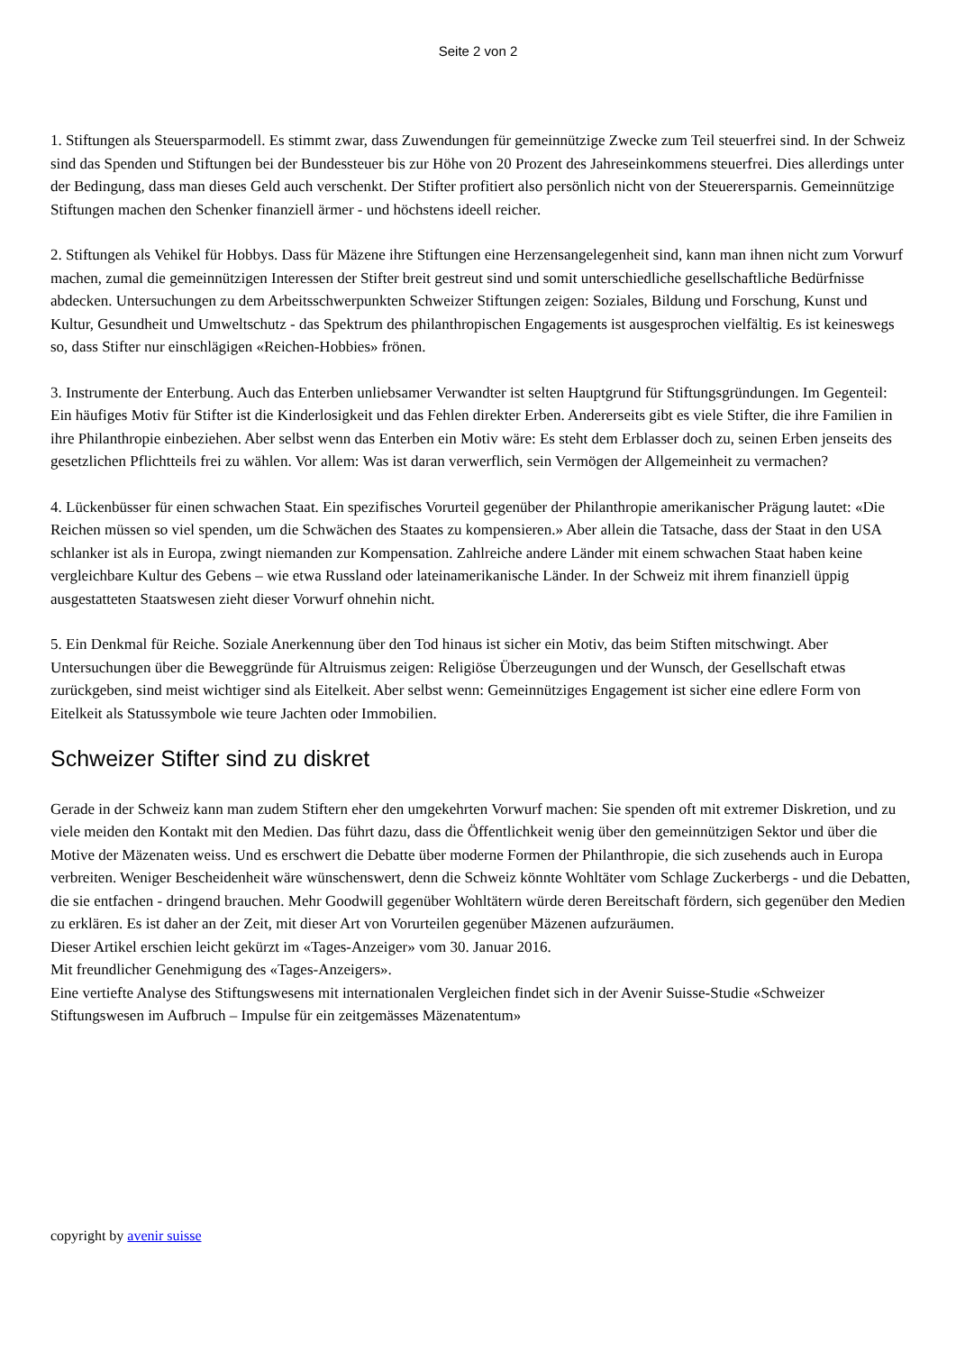Seite 2 von 2
1. Stiftungen als Steuersparmodell. Es stimmt zwar, dass Zuwendungen für gemeinnützige Zwecke zum Teil steuerfrei sind. In der Schweiz sind das Spenden und Stiftungen bei der Bundessteuer bis zur Höhe von 20 Prozent des Jahreseinkommens steuerfrei. Dies allerdings unter der Bedingung, dass man dieses Geld auch verschenkt. Der Stifter profitiert also persönlich nicht von der Steuerersparnis. Gemeinnützige Stiftungen machen den Schenker finanziell ärmer - und höchstens ideell reicher.
2. Stiftungen als Vehikel für Hobbys. Dass für Mäzene ihre Stiftungen eine Herzensangelegenheit sind, kann man ihnen nicht zum Vorwurf machen, zumal die gemeinnützigen Interessen der Stifter breit gestreut sind und somit unterschiedliche gesellschaftliche Bedürfnisse abdecken. Untersuchungen zu dem Arbeitsschwerpunkten Schweizer Stiftungen zeigen: Soziales, Bildung und Forschung, Kunst und Kultur, Gesundheit und Umweltschutz - das Spektrum des philanthropischen Engagements ist ausgesprochen vielfältig. Es ist keineswegs so, dass Stifter nur einschlägigen «Reichen-Hobbies» frönen.
3. Instrumente der Enterbung. Auch das Enterben unliebsamer Verwandter ist selten Hauptgrund für Stiftungsgründungen. Im Gegenteil: Ein häufiges Motiv für Stifter ist die Kinderlosigkeit und das Fehlen direkter Erben. Andererseits gibt es viele Stifter, die ihre Familien in ihre Philanthropie einbeziehen. Aber selbst wenn das Enterben ein Motiv wäre: Es steht dem Erblasser doch zu, seinen Erben jenseits des gesetzlichen Pflichtteils frei zu wählen. Vor allem: Was ist daran verwerflich, sein Vermögen der Allgemeinheit zu vermachen?
4. Lückenbüsser für einen schwachen Staat. Ein spezifisches Vorurteil gegenüber der Philanthropie amerikanischer Prägung lautet: «Die Reichen müssen so viel spenden, um die Schwächen des Staates zu kompensieren.» Aber allein die Tatsache, dass der Staat in den USA schlanker ist als in Europa, zwingt niemanden zur Kompensation. Zahlreiche andere Länder mit einem schwachen Staat haben keine vergleichbare Kultur des Gebens – wie etwa Russland oder lateinamerikanische Länder. In der Schweiz mit ihrem finanziell üppig ausgestatteten Staatswesen zieht dieser Vorwurf ohnehin nicht.
5. Ein Denkmal für Reiche. Soziale Anerkennung über den Tod hinaus ist sicher ein Motiv, das beim Stiften mitschwingt. Aber Untersuchungen über die Beweggründe für Altruismus zeigen: Religiöse Überzeugungen und der Wunsch, der Gesellschaft etwas zurückgeben, sind meist wichtiger sind als Eitelkeit. Aber selbst wenn: Gemeinnütziges Engagement ist sicher eine edlere Form von Eitelkeit als Statussymbole wie teure Jachten oder Immobilien.
Schweizer Stifter sind zu diskret
Gerade in der Schweiz kann man zudem Stiftern eher den umgekehrten Vorwurf machen: Sie spenden oft mit extremer Diskretion, und zu viele meiden den Kontakt mit den Medien. Das führt dazu, dass die Öffentlichkeit wenig über den gemeinnützigen Sektor und über die Motive der Mäzenaten weiss. Und es erschwert die Debatte über moderne Formen der Philanthropie, die sich zusehends auch in Europa verbreiten. Weniger Bescheidenheit wäre wünschenswert, denn die Schweiz könnte Wohltäter vom Schlage Zuckerbergs - und die Debatten, die sie entfachen - dringend brauchen. Mehr Goodwill gegenüber Wohltätern würde deren Bereitschaft fördern, sich gegenüber den Medien zu erklären. Es ist daher an der Zeit, mit dieser Art von Vorurteilen gegenüber Mäzenen aufzuräumen.
Dieser Artikel erschien leicht gekürzt im «Tages-Anzeiger» vom 30. Januar 2016.
Mit freundlicher Genehmigung des «Tages-Anzeigers».
Eine vertiefte Analyse des Stiftungswesens mit internationalen Vergleichen findet sich in der Avenir Suisse-Studie «Schweizer Stiftungswesen im Aufbruch – Impulse für ein zeitgemässes Mäzenatentum»
copyright by avenir suisse